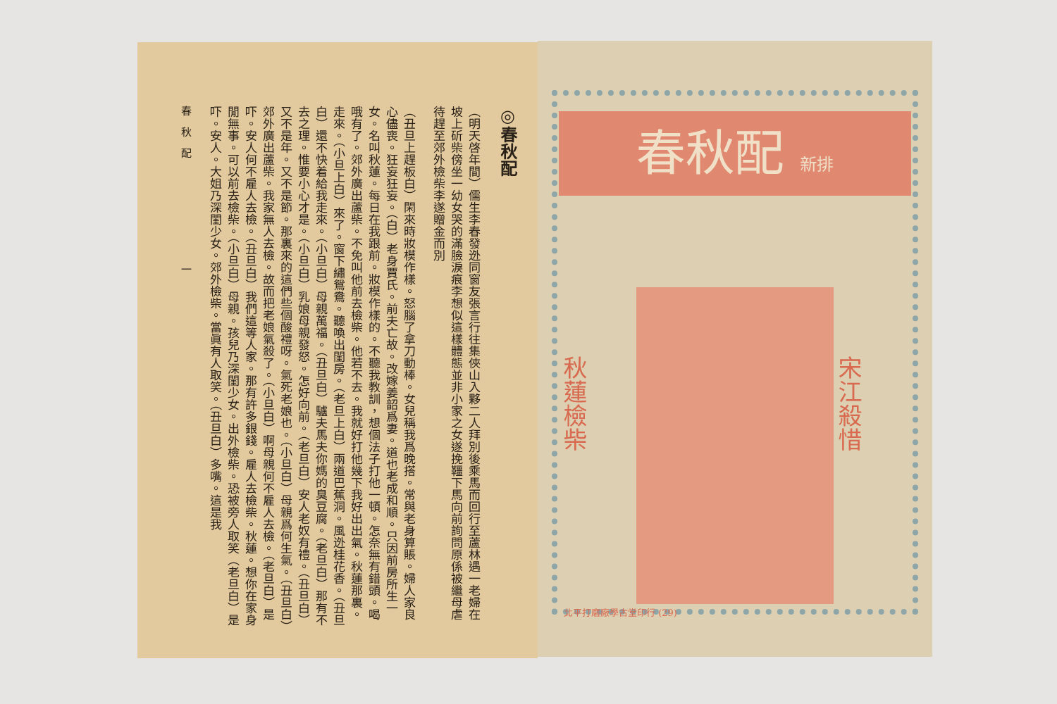◎春秋配
（明天啓年間）儒生李春發迯同窗友張言行往集俠山入夥二人拜別後乘馬而回行至蘆林遇一老婦在坡上斫柴傍坐一幼女哭的滿臉淚痕李想似這樣體態並非小家之女遂挽韁下馬向前詢問原係被繼母虐待趕至郊外檢柴李遂贈金而別
（丑旦上趕板白）閑來時妝模作樣。怒腦了拿刀動棒。女兒稱我爲晚搭。常與老身算賬。婦人家良心儘喪。狂妄狂妄。（白）老身賈氏。前夫亡故。改嫁姜韶爲妻。道也老成和順。只因前房所生一女。名叫秋蓮。每日在我跟前。妝模作樣的。不聽我教訓，想個法子打他一頓。怎奈無有錯頭。喝哦有了。郊外廣出蘆柴。不免叫他前去檢柴。他若不去。我就好打他幾下我好出出氣。秋蓮那裏。走來。（小旦上白）來了。窗下繡鴛鴦。聽喚出閨房。（老旦上白）兩道巴蕉洞。風迯桂花香。（丑旦白）還不快着給我走來。（小旦白）母親萬福。（丑旦白）驢夫馬夫你媽的臭豆腐。（老旦白）那有不去之理。惟要小心才是。（小旦白）乳娘母親發怒。怎好向前。（老旦白）安人老奴有禮。（丑旦白）又不是年。又不是節。那裏來的這們些個酸禮呀。氣死老娘也。（小旦白）母親爲何生氣。（丑旦白）郊外廣出蘆柴。我家無人去檢。故而把老娘氣殺了。（小旦白）啊母親何不雇人去檢。（老旦白）是吓。安人何不雇人去檢。（丑旦白）我們這等人家。那有許多銀錢。雇人去檢柴。秋蓮。想你在家身閒無事。可以前去檢柴。（小旦白）母親。孩兒乃深閨少女。出外檢柴。恐被旁人取笑（老旦白）是吓。安人。大姐乃深閨少女。郊外檢柴。當眞有人取笑。（丑旦白）多嘴。這是我
春　秋　配　　　　　　　　　　一
春秋配 新排
宋江殺惜
秋蓮檢柴
(29) 北平打磨廠學古堂印行